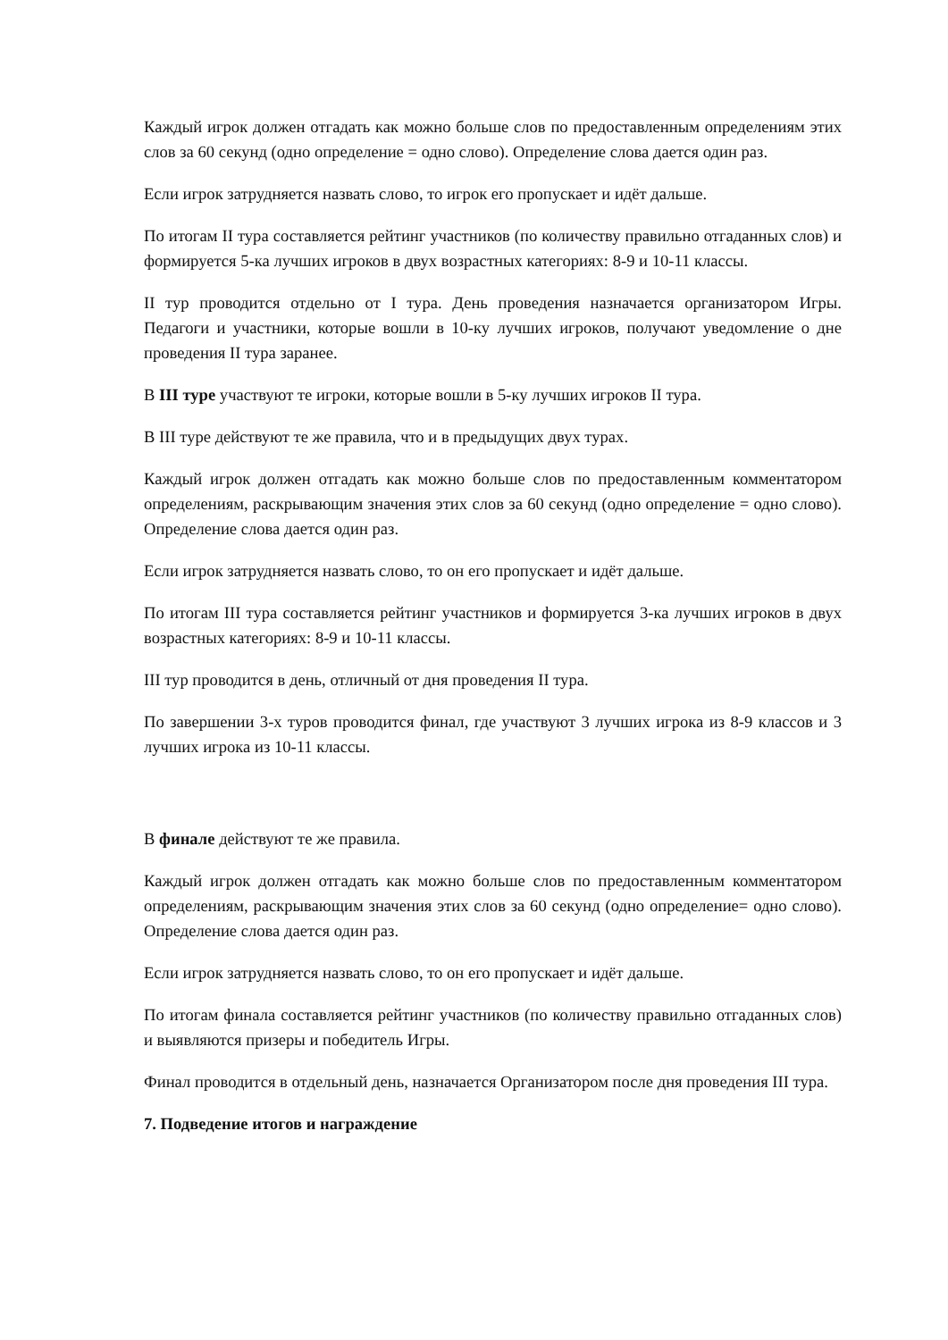Каждый игрок должен отгадать как можно больше слов по предоставленным определениям этих слов за 60 секунд (одно определение = одно слово). Определение слова дается один раз.
Если игрок затрудняется назвать слово, то игрок его пропускает и идёт дальше.
По итогам II тура составляется рейтинг участников (по количеству правильно отгаданных слов) и формируется 5-ка лучших игроков в двух возрастных категориях: 8-9 и 10-11 классы.
II тур проводится отдельно от I тура. День проведения назначается организатором Игры. Педагоги и участники, которые вошли в 10-ку лучших игроков, получают уведомление о дне проведения II тура заранее.
В III туре участвуют те игроки, которые вошли в 5-ку лучших игроков II тура.
В III туре действуют те же правила, что и в предыдущих двух турах.
Каждый игрок должен отгадать как можно больше слов по предоставленным комментатором определениям, раскрывающим значения этих слов за 60 секунд (одно определение = одно слово). Определение слова дается один раз.
Если игрок затрудняется назвать слово, то он его пропускает и идёт дальше.
По итогам III тура составляется рейтинг участников и формируется 3-ка лучших игроков в двух возрастных категориях: 8-9 и 10-11 классы.
III тур проводится в день, отличный от дня проведения II тура.
По завершении 3-х туров проводится финал, где участвуют 3 лучших игрока из 8-9 классов и 3 лучших игрока из 10-11 классы.
В финале действуют те же правила.
Каждый игрок должен отгадать как можно больше слов по предоставленным комментатором определениям, раскрывающим значения этих слов за 60 секунд (одно определение= одно слово). Определение слова дается один раз.
Если игрок затрудняется назвать слово, то он его пропускает и идёт дальше.
По итогам финала составляется рейтинг участников (по количеству правильно отгаданных слов) и выявляются призеры и победитель Игры.
Финал проводится в отдельный день, назначается Организатором после дня проведения III тура.
7. Подведение итогов и награждение